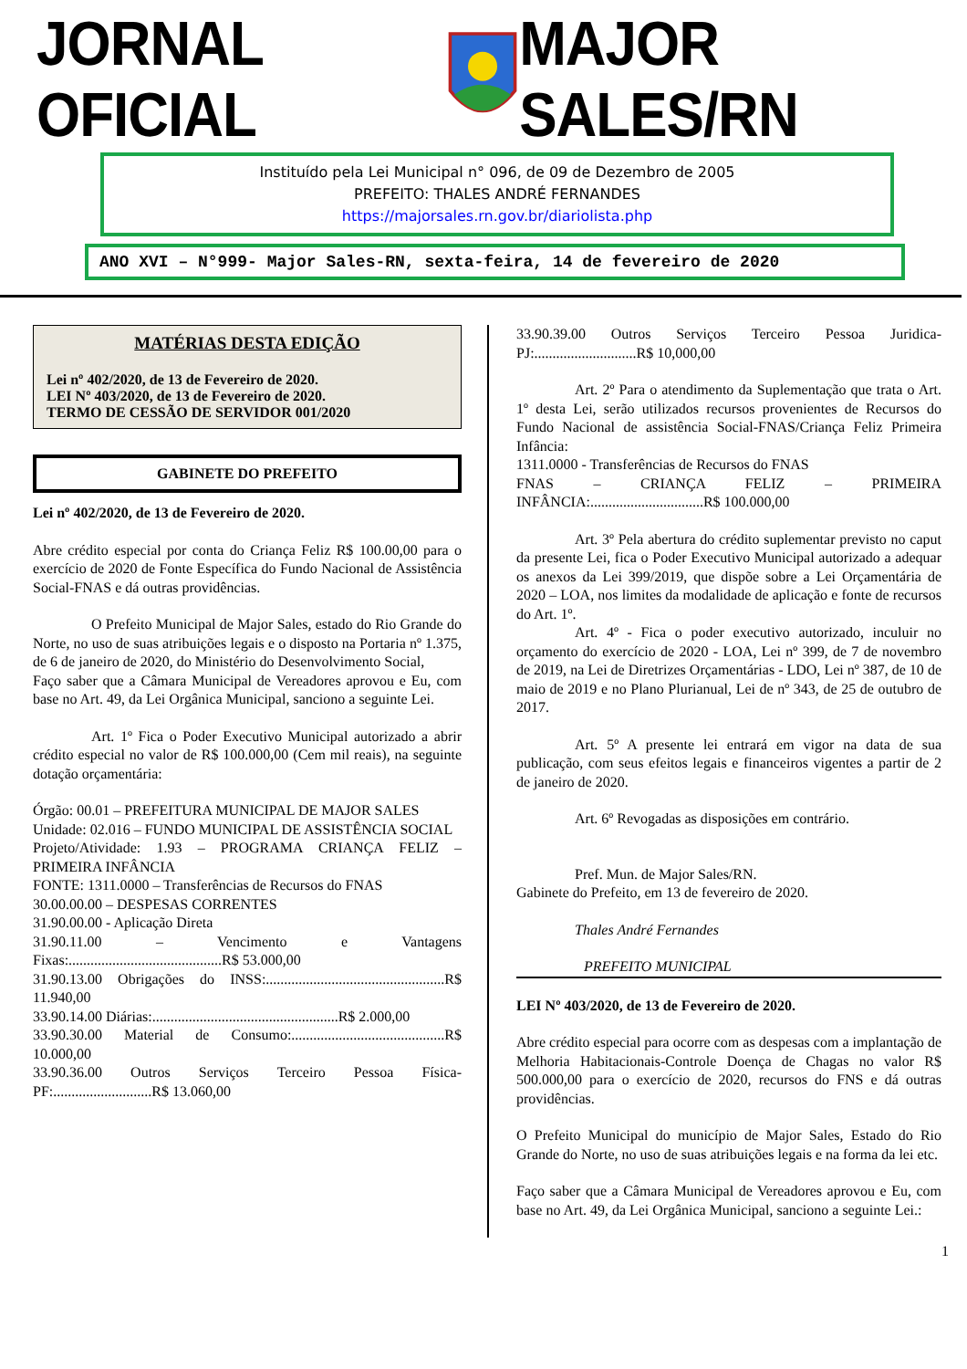JORNAL OFICIAL MAJOR SALES/RN
Instituído pela Lei Municipal n° 096, de 09 de Dezembro de 2005
PREFEITO: THALES ANDRÉ FERNANDES
https://majorsales.rn.gov.br/diariolista.php
ANO XVI – N°999- Major Sales-RN, sexta-feira, 14 de fevereiro de 2020
MATÉRIAS DESTA EDIÇÃO
Lei nº 402/2020, de 13 de Fevereiro de 2020.
LEI Nº 403/2020, de 13 de Fevereiro de 2020.
TERMO DE CESSÃO DE SERVIDOR 001/2020
GABINETE DO PREFEITO
Lei nº 402/2020, de 13 de Fevereiro de 2020.
Abre crédito especial por conta do Criança Feliz R$ 100.00,00 para o exercício de 2020 de Fonte Específica do Fundo Nacional de Assistência Social-FNAS e dá outras providências.
O Prefeito Municipal de Major Sales, estado do Rio Grande do Norte, no uso de suas atribuições legais e o disposto na Portaria nº 1.375, de 6 de janeiro de 2020, do Ministério do Desenvolvimento Social,
Faço saber que a Câmara Municipal de Vereadores aprovou e Eu, com base no Art. 49, da Lei Orgânica Municipal, sanciono a seguinte Lei.
Art. 1º Fica o Poder Executivo Municipal autorizado a abrir crédito especial no valor de R$ 100.000,00 (Cem mil reais), na seguinte dotação orçamentária:
Órgão: 00.01 – PREFEITURA MUNICIPAL DE MAJOR SALES
Unidade: 02.016 – FUNDO MUNICIPAL DE ASSISTÊNCIA SOCIAL
Projeto/Atividade: 1.93 – PROGRAMA CRIANÇA FELIZ – PRIMEIRA INFÂNCIA
FONTE: 1311.0000 – Transferências de Recursos do FNAS
30.00.00.00 – DESPESAS CORRENTES
31.90.00.00 - Aplicação Direta
31.90.11.00 – Vencimento e Vantagens Fixas:..........................................R$ 53.000,00
31.90.13.00 Obrigações do INSS:.................................................R$ 11.940,00
33.90.14.00 Diárias:...................................................R$ 2.000,00
33.90.30.00 Material de Consumo:..........................................R$ 10.000,00
33.90.36.00 Outros Serviços Terceiro Pessoa Física-PF:...........................R$ 13.060,00
33.90.39.00 Outros Serviços Terceiro Pessoa Juridica-PJ:............................R$ 10,000,00
Art. 2º Para o atendimento da Suplementação que trata o Art. 1º desta Lei, serão utilizados recursos provenientes de Recursos do Fundo Nacional de assistência Social-FNAS/Criança Feliz Primeira Infância:
1311.0000 - Transferências de Recursos do FNAS
FNAS – CRIANÇA FELIZ – PRIMEIRA INFÂNCIA:...............................R$ 100.000,00
Art. 3º Pela abertura do crédito suplementar previsto no caput da presente Lei, fica o Poder Executivo Municipal autorizado a adequar os anexos da Lei 399/2019, que dispõe sobre a Lei Orçamentária de 2020 – LOA, nos limites da modalidade de aplicação e fonte de recursos do Art. 1º.
Art. 4º - Fica o poder executivo autorizado, inculuir no orçamento do exercício de 2020 - LOA, Lei nº 399, de 7 de novembro de 2019, na Lei de Diretrizes Orçamentárias - LDO, Lei nº 387, de 10 de maio de 2019 e no Plano Plurianual, Lei de nº 343, de 25 de outubro de 2017.
Art. 5º A presente lei entrará em vigor na data de sua publicação, com seus efeitos legais e financeiros vigentes a partir de 2 de janeiro de 2020.
Art. 6º Revogadas as disposições em contrário.
Pref. Mun. de Major Sales/RN.
Gabinete do Prefeito, em 13 de fevereiro de 2020.
Thales André Fernandes
PREFEITO MUNICIPAL
LEI Nº 403/2020, de 13 de Fevereiro de 2020.
Abre crédito especial para ocorre com as despesas com a implantação de Melhoria Habitacionais-Controle Doença de Chagas no valor R$ 500.000,00 para o exercício de 2020, recursos do FNS e dá outras providências.
O Prefeito Municipal do município de Major Sales, Estado do Rio Grande do Norte, no uso de suas atribuições legais e na forma da lei etc.
Faço saber que a Câmara Municipal de Vereadores aprovou e Eu, com base no Art. 49, da Lei Orgânica Municipal, sanciono a seguinte Lei.:
1